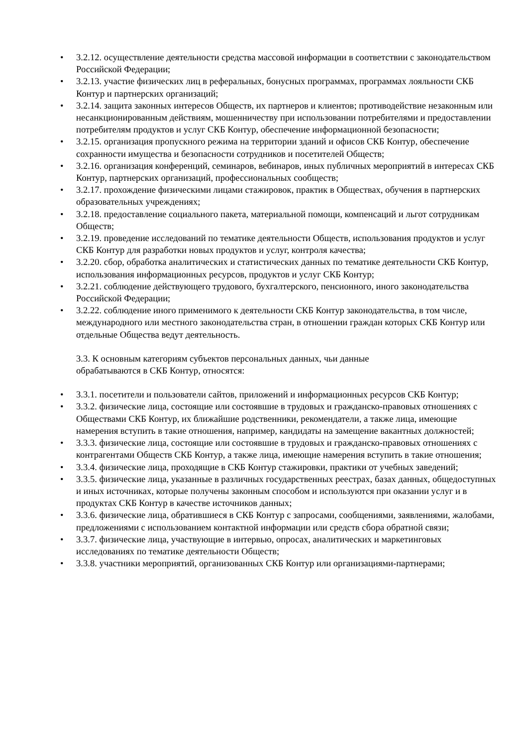• 3.2.12. осуществление деятельности средства массовой информации в соответствии с законодательством Российской Федерации;
• 3.2.13. участие физических лиц в реферальных, бонусных программах, программах лояльности СКБ Контур и партнерских организаций;
• 3.2.14. защита законных интересов Обществ, их партнеров и клиентов; противодействие незаконным или несанкционированным действиям, мошенничеству при использовании потребителями и предоставлении потребителям продуктов и услуг СКБ Контур, обеспечение информационной безопасности;
• 3.2.15. организация пропускного режима на территории зданий и офисов СКБ Контур, обеспечение сохранности имущества и безопасности сотрудников и посетителей Обществ;
• 3.2.16. организация конференций, семинаров, вебинаров, иных публичных мероприятий в интересах СКБ Контур, партнерских организаций, профессиональных сообществ;
• 3.2.17. прохождение физическими лицами стажировок, практик в Обществах, обучения в партнерских образовательных учреждениях;
• 3.2.18. предоставление социального пакета, материальной помощи, компенсаций и льгот сотрудникам Обществ;
• 3.2.19. проведение исследований по тематике деятельности Обществ, использования продуктов и услуг СКБ Контур для разработки новых продуктов и услуг, контроля качества;
• 3.2.20. сбор, обработка аналитических и статистических данных по тематике деятельности СКБ Контур, использования информационных ресурсов, продуктов и услуг СКБ Контур;
• 3.2.21. соблюдение действующего трудового, бухгалтерского, пенсионного, иного законодательства Российской Федерации;
• 3.2.22. соблюдение иного применимого к деятельности СКБ Контур законодательства, в том числе, международного или местного законодательства стран, в отношении граждан которых СКБ Контур или отдельные Общества ведут деятельность.
3.3. К основным категориям субъектов персональных данных, чьи данные
обрабатываются в СКБ Контур, относятся:
• 3.3.1. посетители и пользователи сайтов, приложений и информационных ресурсов СКБ Контур;
• 3.3.2. физические лица, состоящие или состоявшие в трудовых и гражданско-правовых отношениях с Обществами СКБ Контур, их ближайшие родственники, рекомендатели, а также лица, имеющие намерения вступить в такие отношения, например, кандидаты на замещение вакантных должностей;
• 3.3.3. физические лица, состоящие или состоявшие в трудовых и гражданско-правовых отношениях с контрагентами Обществ СКБ Контур, а также лица, имеющие намерения вступить в такие отношения;
• 3.3.4. физические лица, проходящие в СКБ Контур стажировки, практики от учебных заведений;
• 3.3.5. физические лица, указанные в различных государственных реестрах, базах данных, общедоступных и иных источниках, которые получены законным способом и используются при оказании услуг и в продуктах СКБ Контур в качестве источников данных;
• 3.3.6. физические лица, обратившиеся в СКБ Контур с запросами, сообщениями, заявлениями, жалобами, предложениями с использованием контактной информации или средств сбора обратной связи;
• 3.3.7. физические лица, участвующие в интервью, опросах, аналитических и маркетинговых исследованиях по тематике деятельности Обществ;
• 3.3.8. участники мероприятий, организованных СКБ Контур или организациями-партнерами;